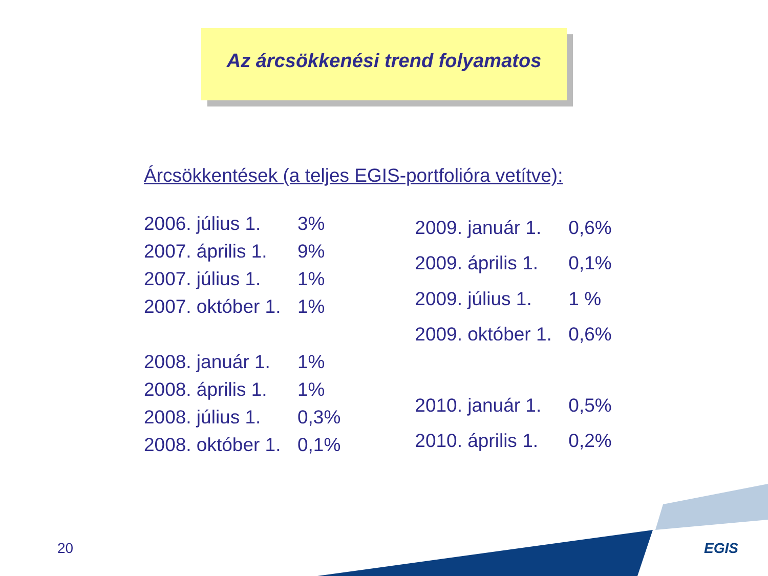Az árcsökkenési trend folyamatos
Árcsökkentések (a teljes EGIS-portfolióra vetítve):
| 2006. július 1. | 3% |
| 2007. április 1. | 9% |
| 2007. július 1. | 1% |
| 2007. október 1. | 1% |
| 2008. január 1. | 1% |
| 2008. április 1. | 1% |
| 2008. július 1. | 0,3% |
| 2008. október 1. | 0,1% |
| 2009. január 1. | 0,6% |
| 2009. április 1. | 0,1% |
| 2009. július 1. | 1 % |
| 2009. október 1. | 0,6% |
| 2010. január 1. | 0,5% |
| 2010. április 1. | 0,2% |
20 EGIS